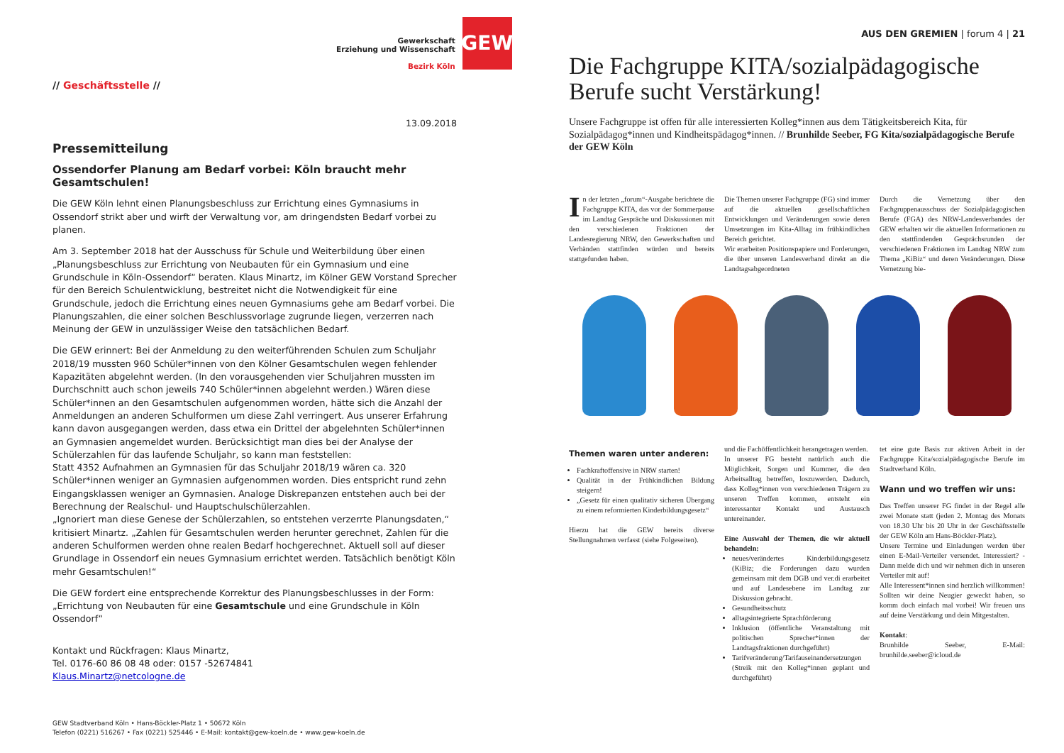Gewerkschaft
Erziehung und Wissenschaft
Bezirk Köln
GEW
// Geschäftsstelle //
13.09.2018
Pressemitteilung
Ossendorfer Planung am Bedarf vorbei: Köln braucht mehr Gesamtschulen!
Die GEW Köln lehnt einen Planungsbeschluss zur Errichtung eines Gymnasiums in Ossendorf strikt aber und wirft der Verwaltung vor, am dringendsten Bedarf vorbei zu planen.
Am 3. September 2018 hat der Ausschuss für Schule und Weiterbildung über einen „Planungsbeschluss zur Errichtung von Neubauten für ein Gymnasium und eine Grundschule in Köln-Ossendorf“ beraten. Klaus Minartz, im Kölner GEW Vorstand Sprecher für den Bereich Schulentwicklung, bestreitet nicht die Notwendigkeit für eine Grundschule, jedoch die Errichtung eines neuen Gymnasiums gehe am Bedarf vorbei. Die Planungszahlen, die einer solchen Beschlussvorlage zugrunde liegen, verzerren nach Meinung der GEW in unzulässiger Weise den tatsächlichen Bedarf.
Die GEW erinnert: Bei der Anmeldung zu den weiterführenden Schulen zum Schuljahr 2018/19 mussten 960 Schüler*innen von den Kölner Gesamtschulen wegen fehlender Kapazitäten abgelehnt werden. (In den vorausgehenden vier Schuljahren mussten im Durchschnitt auch schon jeweils 740 Schüler*innen abgelehnt werden.) Wären diese Schüler*innen an den Gesamtschulen aufgenommen worden, hätte sich die Anzahl der Anmeldungen an anderen Schulformen um diese Zahl verringert. Aus unserer Erfahrung kann davon ausgegangen werden, dass etwa ein Drittel der abgelehnten Schüler*innen an Gymnasien angemeldet wurden. Berücksichtigt man dies bei der Analyse der Schülerzahlen für das laufende Schuljahr, so kann man feststellen:
Statt 4352 Aufnahmen an Gymnasien für das Schuljahr 2018/19 wären ca. 320 Schüler*innen weniger an Gymnasien aufgenommen worden. Dies entspricht rund zehn Eingangsklassen weniger an Gymnasien. Analoge Diskrepanzen entstehen auch bei der Berechnung der Realschul- und Hauptschulschülerzahlen.
„Ignoriert man diese Genese der Schülerzahlen, so entstehen verzerrte Planungsdaten,“ kritisiert Minartz. „Zahlen für Gesamtschulen werden herunter gerechnet, Zahlen für die anderen Schulformen werden ohne realen Bedarf hochgerechnet. Aktuell soll auf dieser Grundlage in Ossendorf ein neues Gymnasium errichtet werden. Tatsächlich benötigt Köln mehr Gesamtschulen!“
Die GEW fordert eine entsprechende Korrektur des Planungsbeschlusses in der Form: „Errichtung von Neubauten für eine Gesamtschule und eine Grundschule in Köln Ossendorf“
Kontakt und Rückfragen: Klaus Minartz,
Tel. 0176-60 86 08 48 oder: 0157 -52674841
Klaus.Minartz@netcologne.de
GEW Stadtverband Köln • Hans-Böckler-Platz 1 • 50672 Köln
Telefon (0221) 516267 • Fax (0221) 525446 • E-Mail: kontakt@gew-koeln.de • www.gew-koeln.de
AUS DEN GREMIEN | forum 4 | 21
Die Fachgruppe KITA/sozialpädagogische Berufe sucht Verstärkung!
Unsere Fachgruppe ist offen für alle interessierten Kolleg*innen aus dem Tätigkeitsbereich Kita, für Sozialpädagog*innen und Kindheitspädagog*innen. // Brunhilde Seeber, FG Kita/sozialpädagogische Berufe der GEW Köln
In der letzten „forum“-Ausgabe berichtete die Fachgruppe KITA, das vor der Sommerpause im Landtag Gespräche und Diskussionen mit den verschiedenen Fraktionen der Landesregierung NRW, den Gewerkschaften und Verbänden stattfinden würden und bereits stattgefunden haben.
Die Themen unserer Fachgruppe (FG) sind immer auf die aktuellen gesellschaftlichen Entwicklungen und Veränderungen sowie deren Umsetzungen im Kita-Alltag im frühkindlichen Bereich gerichtet.
Wir erarbeiten Positionspapiere und Forderungen, die über unseren Landesverband direkt an die Landtagsabgeordneten
Durch die Vernetzung über den Fachgruppenausschuss der Sozialpädagogischen Berufe (FGA) des NRW-Landesverbandes der GEW erhalten wir die aktuellen Informationen zu den stattfindenden Gesprächsrunden der verschiedenen Fraktionen im Landtag NRW zum Thema „KiBiz“ und deren Veränderungen. Diese Vernetzung bie-
Themen waren unter anderen:
Fachkraftoffensive in NRW starten!
Qualität in der Frühkindlichen Bildung steigern!
„Gesetz für einen qualitativ sicheren Übergang zu einem reformierten Kinderbildungsgesetz“
Hierzu hat die GEW bereits diverse Stellungnahmen verfasst (siehe Folgeseiten).
und die Fachöffentlichkeit herangetragen werden.
In unserer FG besteht natürlich auch die Möglichkeit, Sorgen und Kummer, die den Arbeitsalltag betreffen, loszuwerden. Dadurch, dass Kolleg*innen von verschiedenen Trägern zu unseren Treffen kommen, entsteht ein interessanter Kontakt und Austausch untereinander.
Eine Auswahl der Themen, die wir aktuell behandeln:
neues/verändertes Kinderbildungsgesetz (KiBiz; die Forderungen dazu wurden gemeinsam mit dem DGB und ver.di erarbeitet und auf Landesebene im Landtag zur Diskussion gebracht.
Gesundheitsschutz
alltagsintegrierte Sprachförderung
Inklusion (öffentliche Veranstaltung mit politischen Sprecher*innen der Landtagsfraktionen durchgeführt)
Tarifveränderung/Tarifauseinandersetzungen (Streik mit den Kolleg*innen geplant und durchgeführt)
tet eine gute Basis zur aktiven Arbeit in der Fachgruppe Kita/sozialpädagogische Berufe im Stadtverband Köln.
Wann und wo treffen wir uns:
Das Treffen unserer FG findet in der Regel alle zwei Monate statt (jeden 2. Montag des Monats von 18.30 Uhr bis 20 Uhr in der Geschäftsstelle der GEW Köln am Hans-Böckler-Platz).
Unsere Termine und Einladungen werden über einen E-Mail-Verteiler versendet. Interessiert? - Dann melde dich und wir nehmen dich in unseren Verteiler mit auf!
Alle Interessent*innen sind herzlich willkommen! Sollten wir deine Neugier geweckt haben, so komm doch einfach mal vorbei! Wir freuen uns auf deine Verstärkung und dein Mitgestalten.
Kontakt:
Brunhilde Seeber, E-Mail: brunhilde.seeber@icloud.de